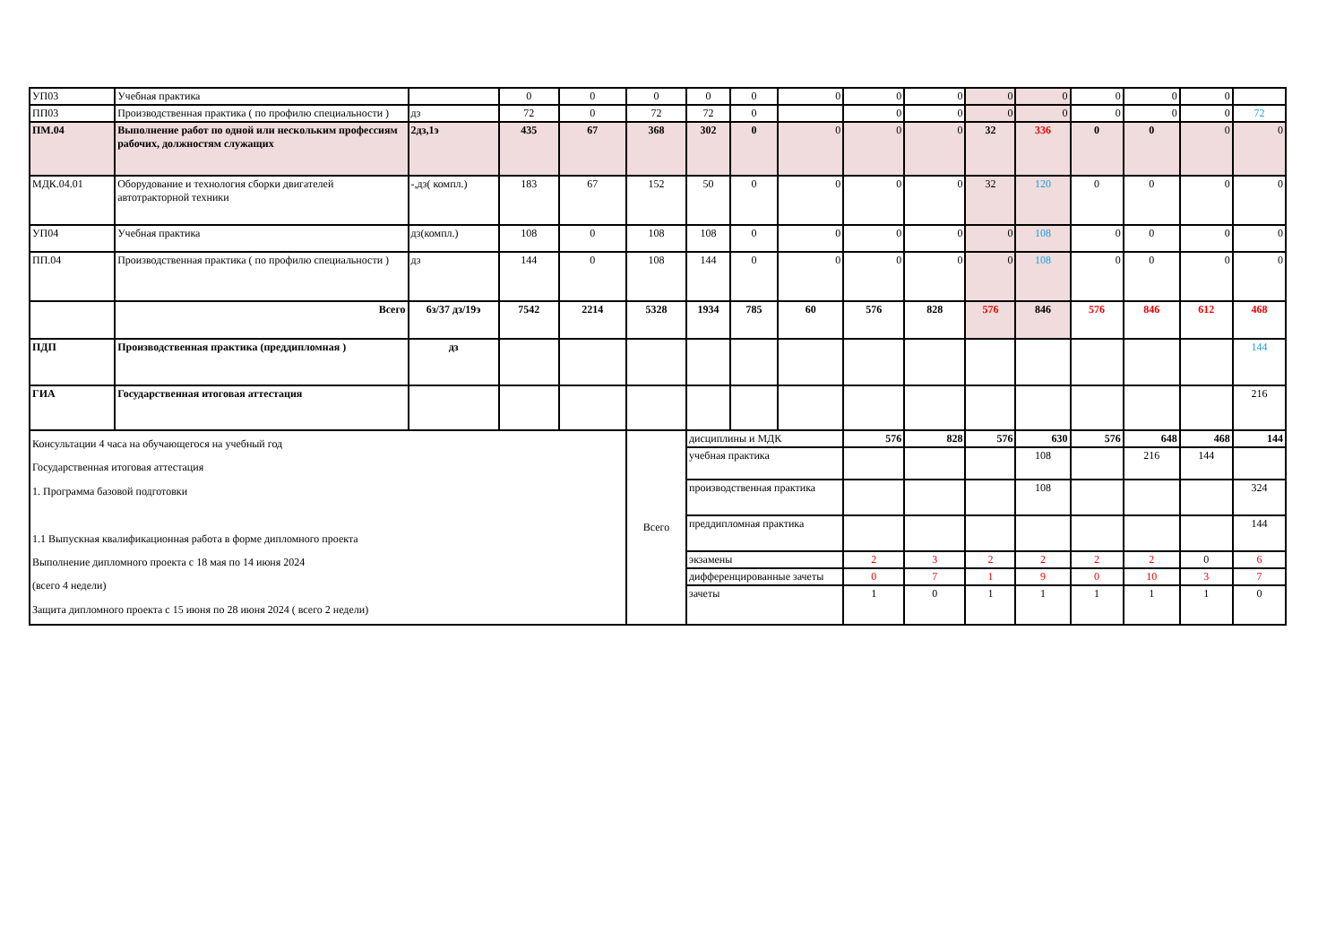| УП03 | Учебная практика | | 0 | 0 | 0 | 0 | 0 | 0 | 0 | 0 | 0 | 0 | 0 | 0 | 0 | |
| ПП03 | Производственная практика ( по профилю специальности ) | дз | 72 | 0 | 72 | 72 | 0 | | 0 | 0 | 0 | 0 | 0 | 0 | 0 | 72 |
| ПМ.04 | Выполнение работ по одной или нескольким профессиям рабочих, должностям служащих | 2дз,1э | 435 | 67 | 368 | 302 | 0 | 0 | 0 | 0 | 32 | 336 | 0 | 0 | 0 | 0 |
| МДК.04.01 | Оборудование и технология сборки двигателей автотракторной техники | -,дз( компл.) | 183 | 67 | 152 | 50 | 0 | 0 | 0 | 0 | 32 | 120 | 0 | 0 | 0 | 0 |
| УП04 | Учебная практика | дз(компл.) | 108 | 0 | 108 | 108 | 0 | 0 | 0 | 0 | 0 | 108 | 0 | 0 | 0 | 0 |
| ПП.04 | Производственная практика ( по профилю специальности ) | дз | 144 | 0 | 108 | 144 | 0 | 0 | 0 | 0 | 0 | 108 | 0 | 0 | 0 | 0 |
| | Всего | 6з/37 дз/19э | 7542 | 2214 | 5328 | 1934 | 785 | 60 | 576 | 828 | 576 | 846 | 576 | 846 | 612 | 468 |
| ПДП | Производственная практика (преддипломная ) | дз | | | | | | | | | | | | | | 144 |
| ГИА | Государственная итоговая аттестация | | | | | | | | | | | | | | | 216 |
| Консультации 4 часа на обучающегося на учебный год Государственная итоговая аттестация 1. Программа базовой подготовки 1.1 Выпускная квалификационная работа в форме дипломного проекта Выполнение дипломного проекта с 18 мая по 14 июня 2024 (всего 4 недели) Защита дипломного проекта с 15 июня по 28 июня 2024 ( всего 2 недели) | | | | | Всего | дисциплины и МДК | | | 576 | 828 | 576 | 630 | 576 | 648 | 468 | 144 |
| | | | | | | учебная практика | | | | | | 108 | | 216 | 144 | |
| | | | | | | производственная практика | | | | | | 108 | | | | 324 |
| | | | | | | преддипломная практика | | | | | | | | | | 144 |
| | | | | | | экзамены | | | 2 | 3 | 2 | 2 | 2 | 2 | 0 | 6 |
| | | | | | | дифференцированные зачеты | | | 0 | 7 | 1 | 9 | 0 | 10 | 3 | 7 |
| | | | | | | зачеты | | | 1 | 0 | 1 | 1 | 1 | 1 | 1 | 0 |